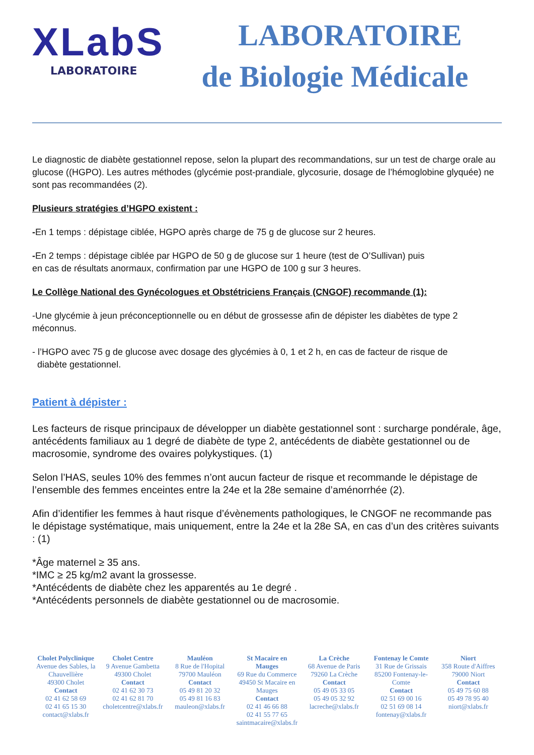XLabS
LABORATOIRE
LABORATOIRE
de Biologie Médicale
Le diagnostic de diabète gestationnel repose, selon la plupart des recommandations, sur un test de charge orale au glucose ((HGPO). Les autres méthodes (glycémie post-prandiale, glycosurie, dosage de l’hémoglobine glyquée) ne sont pas recommandées (2).
Plusieurs stratégies d’HGPO existent :
-En 1 temps : dépistage ciblée, HGPO après charge de 75 g de glucose sur 2 heures.
-En 2 temps : dépistage ciblée par HGPO de 50 g de glucose sur 1 heure (test de O’Sullivan) puis
en cas de résultats anormaux, confirmation par une HGPO de 100 g sur 3 heures.
Le Collège National des Gynécologues et Obstétriciens Français (CNGOF) recommande (1):
-Une glycémie à jeun préconceptionnelle ou en début de grossesse afin de dépister les diabètes de type 2 méconnus.
- l’HGPO avec 75 g de glucose avec dosage des glycémies à 0, 1 et 2 h, en cas de facteur de risque de
diabète gestationnel.
Patient à dépister :
Les facteurs de risque principaux de développer un diabète gestationnel sont : surcharge pondérale, âge, antécédents familiaux au 1 degré de diabète de type 2, antécédents de diabète gestationnel ou de macrosomie, syndrome des ovaires polykystiques. (1)
Selon l’HAS, seules 10% des femmes n’ont aucun facteur de risque et recommande le dépistage de l’ensemble des femmes enceintes entre la 24e et la 28e semaine d’aménorrhée (2).
Afin d’identifier les femmes à haut risque d’évènements pathologiques, le CNGOF ne recommande pas le dépistage systématique, mais uniquement, entre la 24e et la 28e SA, en cas d’un des critères suivants : (1)
*Âge maternel ≥ 35 ans.
*IMC ≥ 25 kg/m2 avant la grossesse.
*Antécédents de diabète chez les apparentés au 1e degré .
*Antécédents personnels de diabète gestationnel ou de macrosomie.
Cholet Polyclinique
Avenue des Sables, la Chauvellière
49300 Cholet
Contact
02 41 62 58 69
02 41 65 15 30
contact@xlabs.fr
Cholet Centre
9 Avenue Gambetta
49300 Cholet
Contact
02 41 62 30 73
02 41 62 81 70
choletcentre@xlabs.fr
Mauléon
8 Rue de l'Hopital
79700 Mauléon
Contact
05 49 81 20 32
05 49 81 16 83
mauleon@xlabs.fr
St Macaire en Mauges
69 Rue du Commerce
49450 St Macaire en Mauges
Contact
02 41 46 66 88
02 41 55 77 65
saintmacaire@xlabs.fr
La Crèche
68 Avenue de Paris
79260 La Crèche
Contact
05 49 05 33 05
05 49 05 32 92
lacreche@xlabs.fr
Fontenay le Comte
31 Rue de Grissais
85200 Fontenay-le-Comte
Contact
02 51 69 00 16
02 51 69 08 14
fontenay@xlabs.fr
Niort
358 Route d'Aiffres
79000 Niort
Contact
05 49 75 60 88
05 49 78 95 40
niort@xlabs.fr